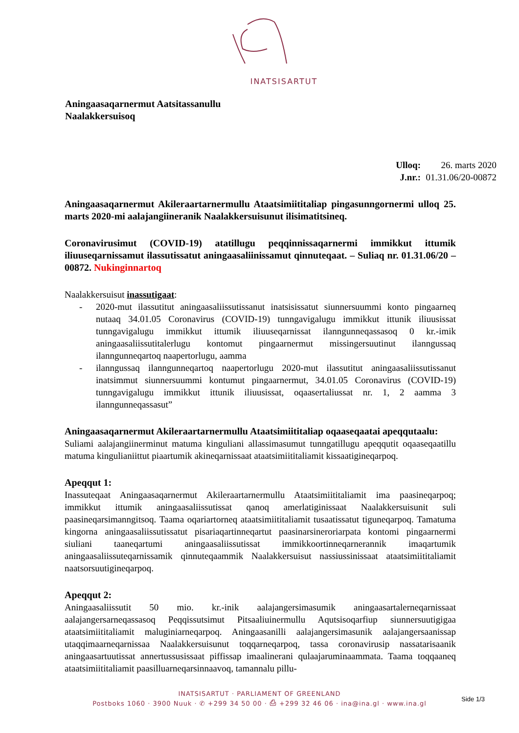INATSISARTUT
Aningaasaqarnermut Aatsitassanullu
Naalakkersuisoq
Ulloq: 26. marts 2020
J.nr.: 01.31.06/20-00872
Aningaasaqarnermut Akileraartarnermullu Ataatsimiititaliap pingasunngornermi ulloq 25. marts 2020-mi aalajangiineranik Naalakkersuisunut ilisimatitsineq.
Coronavirusimut (COVID-19) atatillugu peqqinnissaqarnermi immikkut ittumik iliuuseqarnissamut ilassutissatut aningaasaliinissamut qinnuteqaat. – Suliaq nr. 01.31.06/20 – 00872. Nukinginnartoq
Naalakkersuisut inassutigaat:
- 2020-mut ilassutitut aningaasaliissutissanut inatsisissatut siunnersuummi konto pingaarneq nutaaq 34.01.05 Coronavirus (COVID-19) tunngavigalugu immikkut ittunik iliuusissat tunngavigalugu immikkut ittumik iliuuseqarnissat ilanngunneqassasoq 0 kr.-imik aningaasaliissutitalerlugu kontomut pingaarnermut missingersuutinut ilanngussaq ilanngunneqartoq naapertorlugu, aamma
- ilanngussaq ilanngunneqartoq naapertorlugu 2020-mut ilassutitut aningaasaliissutissanut inatsimmut siunnersuummi kontumut pingaarnermut, 34.01.05 Coronavirus (COVID-19) tunngavigalugu immikkut ittunik iliuusissat, oqaasertaliussat nr. 1, 2 aamma 3 ilanngunneqassasut”
Aningaasaqarnermut Akileraartarnermullu Ataatsimiititaliap oqaaseqaatai apeqqutaalu:
Suliami aalajangiinerminut matuma kinguliani allassimasumut tunngatillugu apeqqutit oqaaseqaatillu matuma kingulianiittut piaartumik akineqarnissaat ataatsimiititaliamit kissaatigineqarpoq.
Apeqqut 1:
Inassuteqaat Aningaasaqarnermut Akileraartarnermullu Ataatsimiititaliamit ima paasineqarpoq; immikkut ittumik aningaasaliissutissat qanoq amerlatiginissaat Naalakkersuisunit suli paasineqarsimanngitsoq. Taama oqariartorneq ataatsimiititaliamit tusaatissatut tiguneqarpoq. Tamatuma kingorna aningaasaliissutissatut pisariaqartinneqartut paasinarsineroriarpata kontomi pingaarnermi siuliani taaneqartumi aningaasaliissutissat immikkoortinneqarnerannik imaqartumik aningaasaliissuteqarnissamik qinnuteqaammik Naalakkersuisut nassiussinissaat ataatsimiititaliamit naatsorsuutigineqarpoq.
Apeqqut 2:
Aningaasaliissutit 50 mio. kr.-inik aalajangersimasumik aningaasartalerneqarnissaat aalajangersarneqassasoq Peqqissutsimut Pitsaaliuinermullu Aqutsisoqarfiup siunnersuutigigaa ataatsimiititaliamit maluginiarneqarpoq. Aningaasanilli aalajangersimasunik aalajangersaanissap utaqqimaarneqarnissaa Naalakkersuisunut toqqarneqarpoq, tassa coronavirusip nassatarisaanik aningaasartuutissat annertussusissaat piffissap imaalinerani qulaajarumi­naammata. Taama toqqaaneq ataatsimiititaliamit paasilluarneqarsinnaavoq, tamannalu pillu-
INATSISARTUT · PARLIAMENT OF GREENLAND
Postboks 1060 · 3900 Nuuk · ✆ +299 34 50 00 · ⎙ +299 32 46 06 · ina@ina.gl · www.ina.gl
Side 1/3